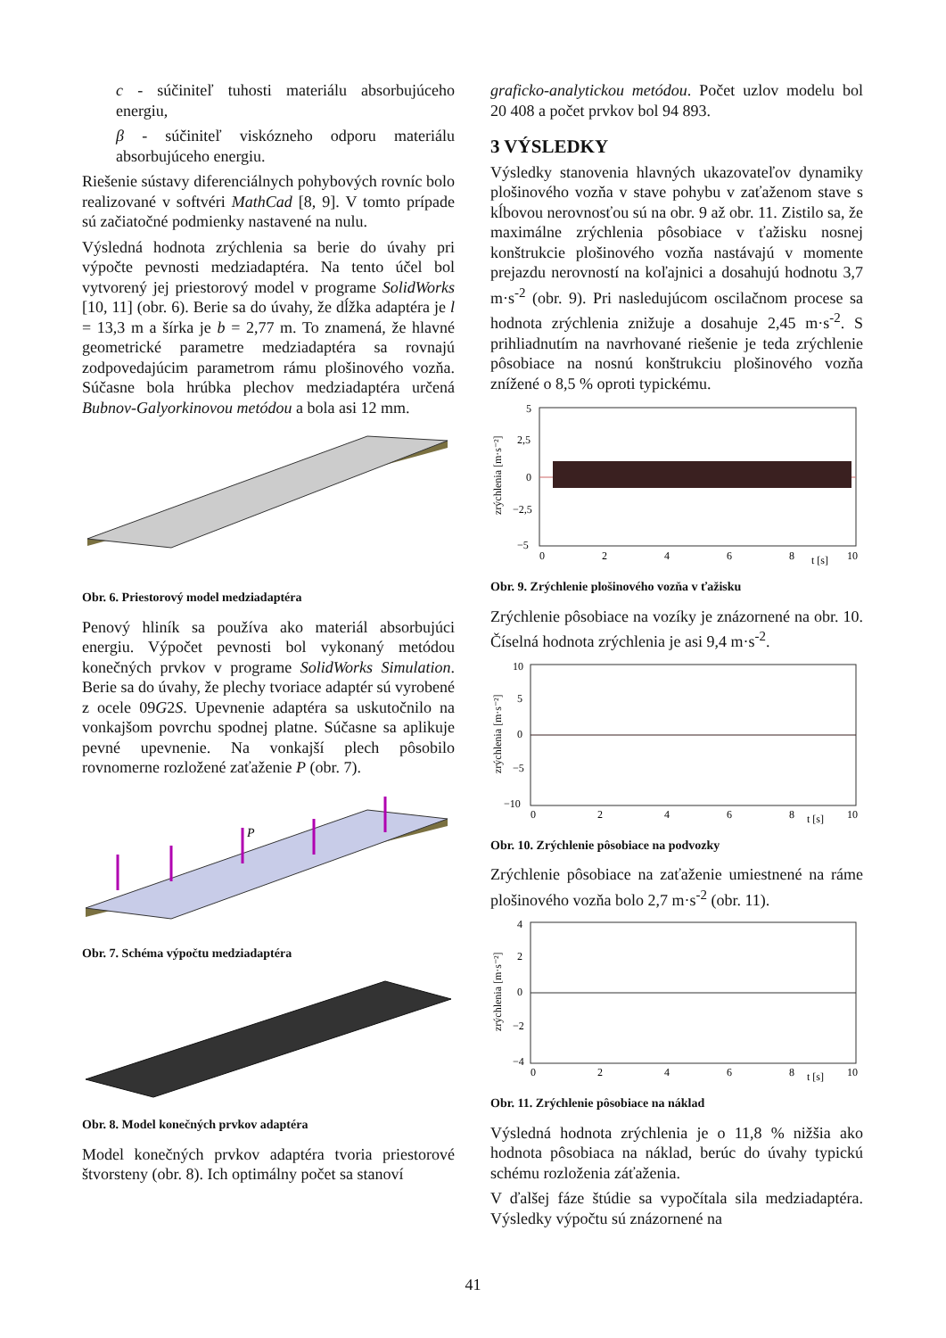c - súčiniteľ tuhosti materiálu absorbujúceho energiu,
β - súčiniteľ viskózneho odporu materiálu absorbujúceho energiu.
Riešenie sústavy diferenciálnych pohybových rovníc bolo realizované v softvéri MathCad [8, 9]. V tomto prípade sú začiatočné podmienky nastavené na nulu.
Výsledná hodnota zrýchlenia sa berie do úvahy pri výpočte pevnosti medziadaptéra. Na tento účel bol vytvorený jej priestorový model v programe SolidWorks [10, 11] (obr. 6). Berie sa do úvahy, že dĺžka adaptéra je l = 13,3 m a šírka je b = 2,77 m. To znamená, že hlavné geometrické parametre medziadaptéra sa rovnajú zodpovedajúcim parametrom rámu plošinového vozňa. Súčasne bola hrúbka plechov medziadaptéra určená Bubnov-Galyorkinovou metódou a bola asi 12 mm.
Obr. 6. Priestorový model medziadaptéra
Penový hliník sa používa ako materiál absorbujúci energiu. Výpočet pevnosti bol vykonaný metódou konečných prvkov v programe SolidWorks Simulation. Berie sa do úvahy, že plechy tvoriace adaptér sú vyrobené z ocele 09G2S. Upevnenie adaptéra sa uskutočnilo na vonkajšom povrchu spodnej platne. Súčasne sa aplikuje pevné upevnenie. Na vonkajší plech pôsobilo rovnomerne rozložené zaťaženie P (obr. 7).
P
Obr. 7. Schéma výpočtu medziadaptéra
Obr. 8. Model konečných prvkov adaptéra
Model konečných prvkov adaptéra tvoria priestorové štvorsteny (obr. 8). Ich optimálny počet sa stanoví
graficko-analytickou metódou. Počet uzlov modelu bol 20 408 a počet prvkov bol 94 893.
3 VÝSLEDKY
Výsledky stanovenia hlavných ukazovateľov dynamiky plošinového vozňa v stave pohybu v zaťaženom stave s kĺbovou nerovnosťou sú na obr. 9 až obr. 11. Zistilo sa, že maximálne zrýchlenia pôsobiace v ťažisku nosnej konštrukcie plošinového vozňa nastávajú v momente prejazdu nerovností na koľajnici a dosahujú hodnotu 3,7 m·s<sup>-2</sup> (obr. 9). Pri nasledujúcom oscilačnom procese sa hodnota zrýchlenia znižuje a dosahuje 2,45 m·s<sup>-2</sup>. S prihliadnutím na navrhované riešenie je teda zrýchlenie pôsobiace na nosnú konštrukciu plošinového vozňa znížené o 8,5 % oproti typickému.
zrýchlenia [m·s⁻²]
5
2,5
0
−2,5
−5
0
2
4
6
8
t [s]
10
Obr. 9. Zrýchlenie plošinového vozňa v ťažisku
Zrýchlenie pôsobiace na vozíky je znázornené na obr. 10. Číselná hodnota zrýchlenia je asi 9,4 m·s<sup>-2</sup>.
zrýchlenia [m·s⁻²]
10
5
0
−5
−10
0
2
4
6
8
t [s]
10
Obr. 10. Zrýchlenie pôsobiace na podvozky
Zrýchlenie pôsobiace na zaťaženie umiestnené na ráme plošinového vozňa bolo 2,7 m·s<sup>-2</sup> (obr. 11).
zrýchlenia [m·s⁻²]
4
2
0
−2
−4
0
2
4
6
8
t [s]
10
Obr. 11. Zrýchlenie pôsobiace na náklad
Výsledná hodnota zrýchlenia je o 11,8 % nižšia ako hodnota pôsobiaca na náklad, berúc do úvahy typickú schému rozloženia záťaženia.
V ďalšej fáze štúdie sa vypočítala sila medziadaptéra. Výsledky výpočtu sú znázornené na
41